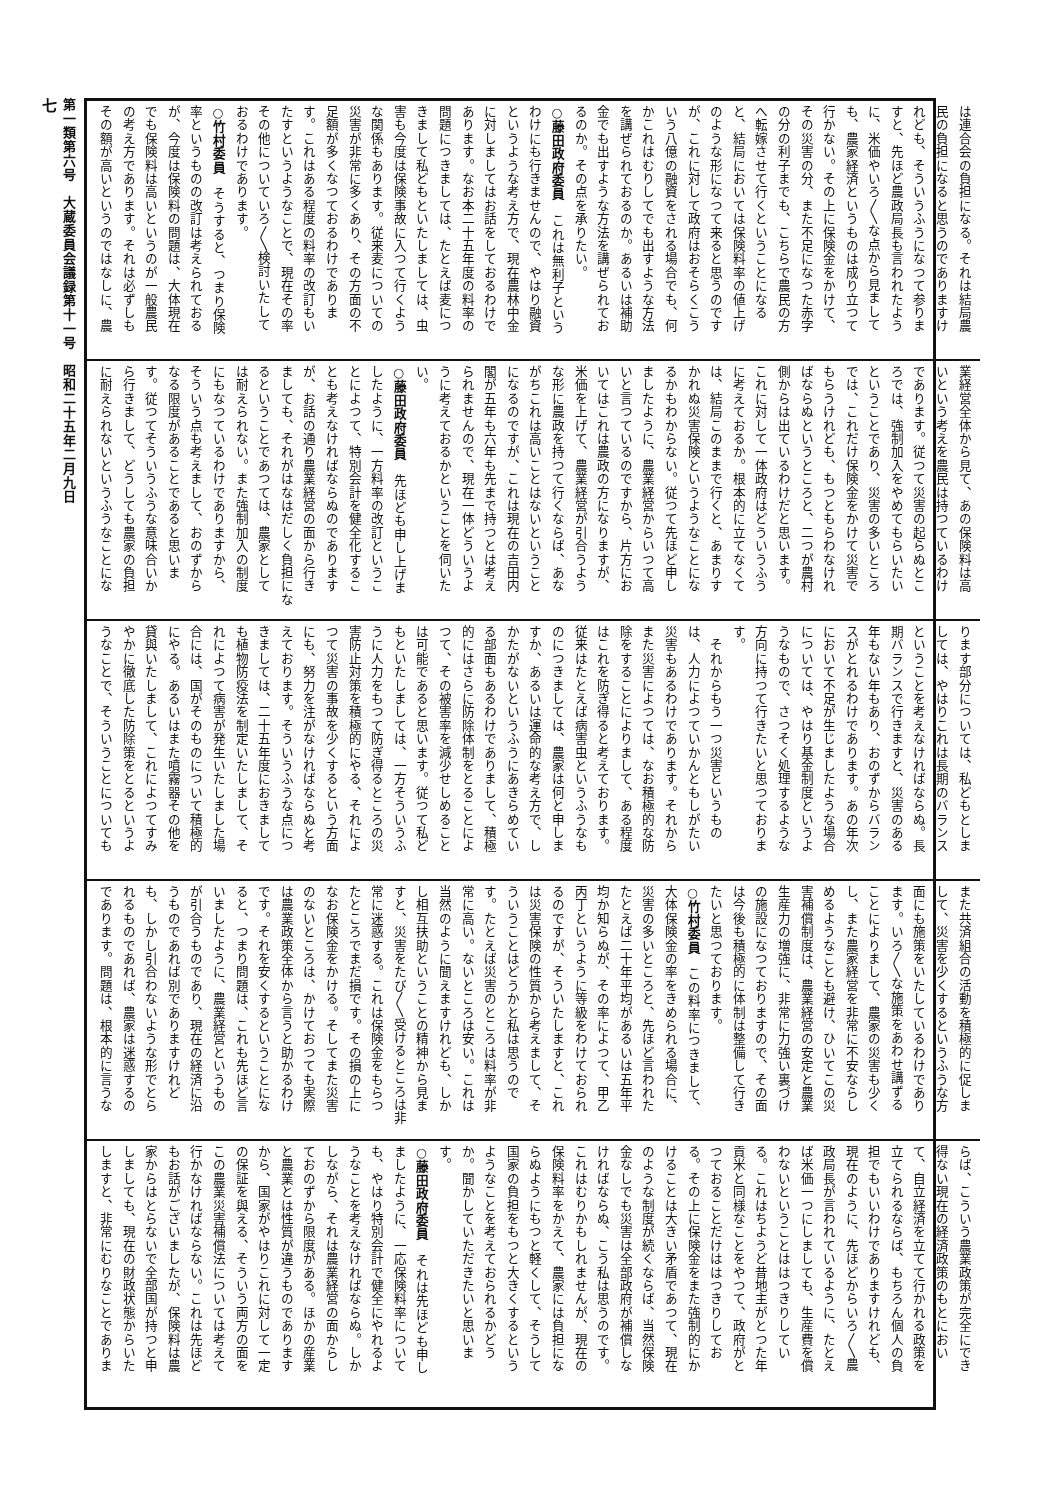は連合会の負担になる。それは結局農
民の負担になると思うのでありますけ
れども、そういうふうになつて参りま
すと、先ほど農政局長も言われたよう
に、米価やいろ〳〵な点から見まして
も、農家経済というものは成り立つて
行かない。その上に保険金をかけて、
その災害の分、また不足になつた赤字
の分の利子までも、こちらで農民の方
へ転嫁させて行くということになる
と、結局においては保険料率の値上げ
のような形になつて来ると思うのです
が、これに対して政府はおそらくこう
いう八億の融資をされる場合でも、何
かこれはむりしてでも出すような方法
を講ぜられておるのか。あるいは補助
金でも出すような方法を講ぜられてお
るのか。その点を承りたい。
○藤田政府委員　これは無利子という
わけにも行きませんので、やはり融資
というような考え方で、現在農林中金
に対しましてはお話をしておるわけで
あります。なお本二十五年度の料率の
問題につきましては、たとえば麦につ
きまして私どもといたしましては、虫
害も今度は保険事故に入つて行くよう
な関係もあります。従来麦についての
災害が非常に多くあり、その方面の不
足額が多くなつておるわけでありま
す。これはある程度の料率の改訂もい
たすというようなことで、現在その率
その他についていろ〳〵検討いたして
おるわけであります。
○竹村委員　そうすると、つまり保険
率というものの改訂は考えられておる
が、今度は保険料の問題は、大体現在
でも保険料は高いというのが一般農民
の考え方であります。それは必ずしも
その額が高いというのではなしに、農
業経営全体から見て、あの保険料は高
いという考えを農民は持つているわけ
であります。従つて災害の起らぬとこ
ろでは、強制加入をやめてもらいたい
ということであり、災害の多いところ
では、これだけ保険金をかけて災害で
もらうけれども、もつともらわなけれ
ばならぬというところと、二つが農村
側からは出ているわけだと思います。
これに対して一体政府はどういうふう
に考えておるか。根本的に立てなくて
は、結局このままで行くと、あまりす
かれぬ災害保険というようなことにな
るかもわからない。従つて先ほど申し
ましたように、農業経営からいつて高
いと言つているのですから、片方にお
いてはこれは農政の方になりますが、
米価を上げて、農業経営が引合うよう
な形に農政を持つて行くならば、あな
がちこれは高いことはないということ
になるのですが、これは現在の吉田内
閣が五年も六年も先まで持つとは考え
られませんので、現在一体どういうよ
うに考えておるかということを伺いた
い。
○藤田政府委員　先ほども申し上げま
したように、一方料率の改訂というこ
とによつて、特別会計を健全化するこ
とも考えなければならぬのであります
が、お話の通り農業経営の面から行き
ましても、それがはなはだしく負担にな
るということであつては、農家として
は耐えられない。また強制加入の制度
にもなつているわけでありますから、
そういう点も考えまして、おのずから
なる限度があることであると思いま
す。従つてそういうふうな意味合いか
ら行きまして、どうしても農家の負担
に耐えられないというふうなことにな
ります部分については、私どもとしま
しては、やはりこれは長期のバランス
ということを考えなければならぬ。長
期バランスで行きますと、災害のある
年もない年もあり、おのずからバラン
スがとれるわけであります。あの年次
において不足が生じましたような場合
については、やはり基金制度というよ
うなもので、さつそく処理するような
方向に持つて行きたいと思つておりま
す。
　それからもう一つ災害というもの
は、人力によつていかんともしがたい
災害もあるわけであります。それから
また災害によつては、なお積極的な防
除をすることによりまして、ある程度
はこれを防ぎ得ると考えております。
従来はたとえば病害虫というふうなも
のにつきましては、農家は何と申しま
すか、あるいは運命的な考え方で、し
かたがないというふうにあきらめてい
る部面もあるわけでありまして、積極
的にはさらに防除体制をとることによ
つて、その被害率を減少せしめること
は可能であると思います。従つて私ど
もといたしましては、一方そういうふ
うに人力をもつて防ぎ得るところの災
害防止対策を積極的にやる、それによ
つて災害の事故を少くするという方面
にも、努力を注がなければならぬと考
えております。そういうふうな点につ
きましては、二十五年度におきまして
も植物防疫法を制定いたしまして、そ
れによつて病害が発生いたしました場
合には、国がそのものについて積極的
にやる。あるいはまた噴霧器その他を
貸與いたしまして、これによつてすみ
やかに徹底した防除策をとるというよ
うなことで、そういうことについても
また共済組合の活動を積極的に促しま
して、災害を少くするというふうな方
面にも施策をいたしているわけであり
ます。いろ〳〵な施策をあわせ講ずる
ことによりまして、農家の災害も少く
し、また農家経営を非常に不安ならし
めるようなことも避け、ひいてこの災
害補償制度は、農業経営の安定と農業
生産力の増強に、非常に力強い裏づけ
の施設になつておりますので、その面
は今後も積極的に体制は整備して行き
たいと思つております。
○竹村委員　この料率につきまして、
大体保険金の率をきめられる場合に、
災害の多いところと、先ほど言われた
たとえば二十年平均があるいは五年平
均か知らぬが、その率によつて、甲乙
丙丁というように等級をわけておられ
るのですが、そういたしますと、これ
は災害保険の性質から考えまして、そ
ういうことはどうかと私は思うので
す。たとえば災害のところは料率が非
常に高い。ないところは安い。これは
当然のように聞えますけれども、しか
し相互扶助ということの精神から見ま
すと、災害をたび〳〵受けるところは非
常に迷惑する。これは保険金をもらつ
たところでまだ損です。その損の上に
なお保険金をかける。そしてまた災害
のないところは、かけておつても実際
は農業政策全体から言うと助かるわけ
です。それを安くするということにな
ると、つまり問題は、これも先ほど言
いましたように、農業経営というもの
が引合うものであり、現在の経済に沿
うものであれば別でありますけれど
も、しかし引合わないような形でとら
れるものであれば、農家は迷惑するの
であります。問題は、根本的に言うな
らば、こういう農業政策が完全にでき
得ない現在の経済政策のもとにおい
て、自立経済を立てて行かれる政策を
立てられるならば、もちろん個人の負
担でもいいわけでありますけれども、
現在のように、先ほどからいろ〳〵農
政局長が言われているように、たとえ
ば米価一つにしましても、生産費を償
わないということははつきりしてい
る。これはちようど昔地主がとつた年
貢米と同様なことをやつて、政府がと
つておることだけははつきりしてお
る。その上に保険金をまた強制的にか
けることは大きい矛盾であつて、現在
のような制度が続くならば、当然保険
金なしでも災害は全部政府が補償しな
ければならぬ、こう私は思うのです。
これはむりかもしれませんが、現在の
保険料率をかえて、農家には負担にな
らぬようにもつと軽くして、そうして
国家の負担をもつと大きくするという
ようなことを考えておられるかどう
か。聞かしていただきたいと思いま
す。
○藤田政府委員　それは先ほども申し
ましたように、一応保険料率について
も、やはり特別会計で健全にやれるよ
うなことを考えなければならぬ。しか
しながら、それは農業経営の面からし
ておのずから限度がある。ほかの産業
と農業とは性質が違うものであります
から、国家がやはりこれに対して一定
の保証を與える、そういう両方の面を
この農業災害補償法については考えて
行かなければならない。これは先ほど
もお話がございましたが、保険料は農
家からはとらないで全部国が持つと申
しましても、現在の財政状態からいた
しますと、非常にむりなことでありま
第一類第六号　大蔵委員会議録第十一号　昭和二十五年二月九日
七